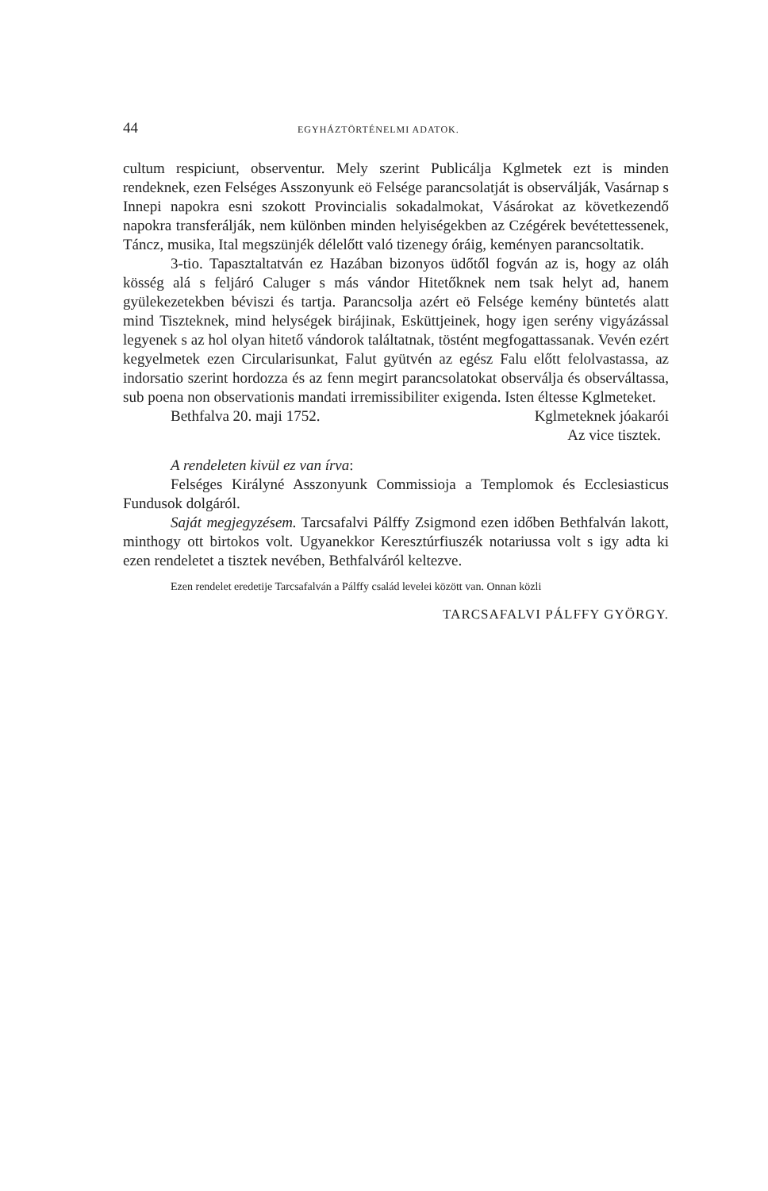44 EGYHÁZTÖRTÉNELMI ADATOK.
cultum respiciunt, observentur. Mely szerint Publicálja Kglmetek ezt is minden rendeknek, ezen Felséges Asszonyunk eö Felsége parancsolatját is observálják, Vasárnap s Innepi napokra esni szokott Provincialis sokadalmokat, Vásárokat az következendő napokra transferálják, nem különben minden helyiségekben az Czégérek bevétettessenek, Táncz, musika, Ital megszünjék délelőtt való tizenegy óráig, keményen parancsoltatik.
3-tio. Tapasztaltatván ez Hazában bizonyos üdőtől fogván az is, hogy az oláh kösség alá s feljáró Caluger s más vándor Hitetőknek nem tsak helyt ad, hanem gyülekezetekben béviszi és tartja. Parancsolja azért eö Felsége kemény büntetés alatt mind Tisztek­nek, mind helységek birájinak, Esküttjeinek, hogy igen serény vigyázással legyenek s az hol olyan hitető vándorok találtatnak, töstént megfogattassanak. Vevén ezért kegyelmetek ezen Circularisunkat, Falut gyütvén az egész Falu előtt felolvastassa, az indorsatio szerint hordozza és az fenn megirt parancsolatokat observálja és observáltassa, sub poena non observationis mandati irremissibiliter exigenda. Isten éltesse Kglmeteket.
Bethfalva 20. maji 1752. Kglmeteknek jóakarói
Az vice tisztek.
A rendeleten kivül ez van írva:
Felséges Királyné Asszonyunk Commissioja a Templomok és Ecclesiasticus Fundusok dolgáról.
Saját megjegyzésem. Tarcsafalvi Pálffy Zsigmond ezen időben Bethfalván lakott, minthogy ott birtokos volt. Ugyanekkor Keresztúrfiuszék notariussa volt s igy adta ki ezen rendeletet a tisztek nevében, Bethfalváról keltezve.
Ezen rendelet eredetije Tarcsafalván a Pálffy család levelei között van. Onnan közli
TARCSAFALVI PÁLFFY GYÖRGY.